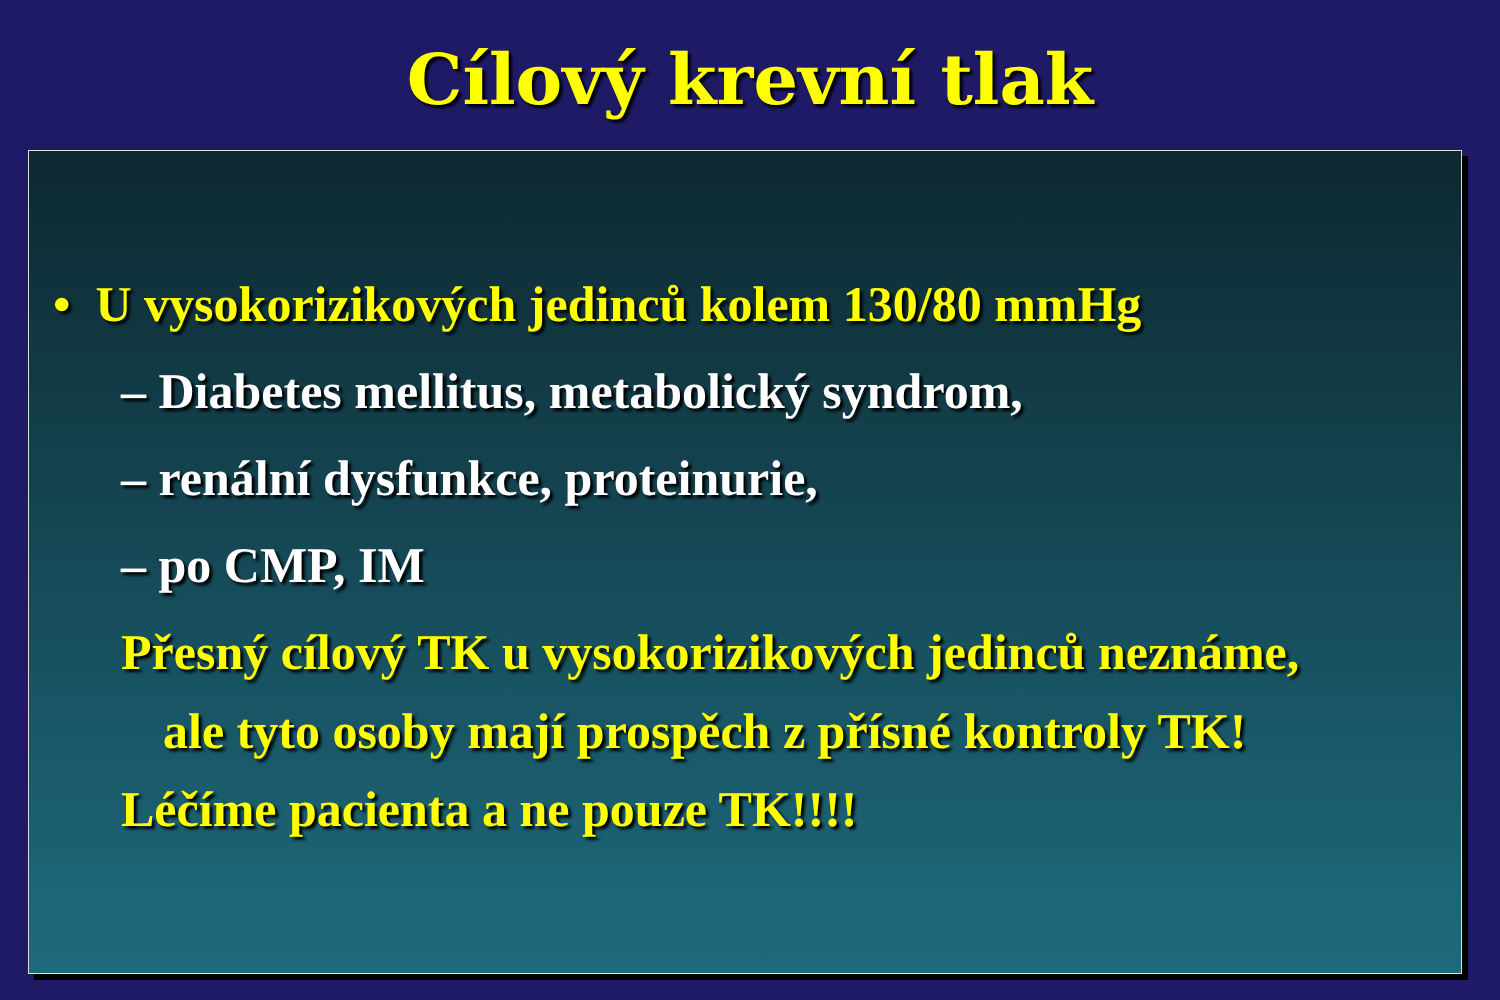Cílový krevní tlak
• U vysokorizikových jedinců kolem 130/80 mmHg
– Diabetes mellitus, metabolický syndrom,
– renální dysfunkce, proteinurie,
– po CMP, IM
Přesný cílový TK u vysokorizikových jedinců neznáme,
ale tyto osoby mají prospěch z přísné kontroly TK!
Léčíme pacienta a ne pouze TK!!!!